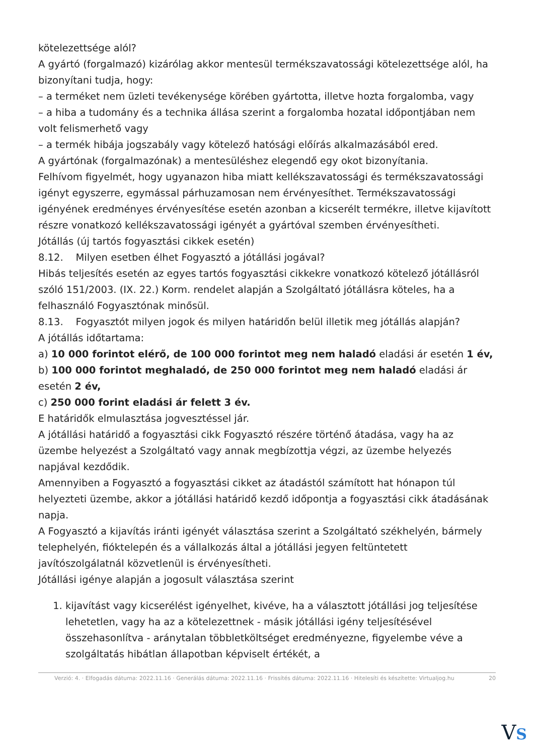kötelezettsége alól?
A gyártó (forgalmazó) kizárólag akkor mentesül termékszavatossági kötelezettsége alól, ha bizonyítani tudja, hogy:
– a terméket nem üzleti tevékenysége körében gyártotta, illetve hozta forgalomba, vagy
– a hiba a tudomány és a technika állása szerint a forgalomba hozatal időpontjában nem volt felismerhető vagy
– a termék hibája jogszabály vagy kötelező hatósági előírás alkalmazásából ered.
A gyártónak (forgalmazónak) a mentesüléshez elegendő egy okot bizonyítania.
Felhívom figyelmét, hogy ugyanazon hiba miatt kellékszavatossági és termékszavatossági igényt egyszerre, egymással párhuzamosan nem érvényesíthet. Termékszavatossági igényének eredményes érvényesítése esetén azonban a kicserélt termékre, illetve kijavított részre vonatkozó kellékszavatossági igényét a gyártóval szemben érvényesítheti.
Jótállás (új tartós fogyasztási cikkek esetén)
8.12. Milyen esetben élhet Fogyasztó a jótállási jogával?
Hibás teljesítés esetén az egyes tartós fogyasztási cikkekre vonatkozó kötelező jótállásról szóló 151/2003. (IX. 22.) Korm. rendelet alapján a Szolgáltató jótállásra köteles, ha a felhasználó Fogyasztónak minősül.
8.13. Fogyasztót milyen jogok és milyen határidőn belül illetik meg jótállás alapján?
A jótállás időtartama:
a) 10 000 forintot elérő, de 100 000 forintot meg nem haladó eladási ár esetén 1 év,
b) 100 000 forintot meghaladó, de 250 000 forintot meg nem haladó eladási ár esetén 2 év,
c) 250 000 forint eladási ár felett 3 év.
E határidők elmulasztása jogvesztéssel jár.
A jótállási határidő a fogyasztási cikk Fogyasztó részére történő átadása, vagy ha az üzembe helyezést a Szolgáltató vagy annak megbízottja végzi, az üzembe helyezés napjával kezdődik.
Amennyiben a Fogyasztó a fogyasztási cikket az átadástól számított hat hónapon túl helyezteti üzembe, akkor a jótállási határidő kezdő időpontja a fogyasztási cikk átadásának napja.
A Fogyasztó a kijavítás iránti igényét választása szerint a Szolgáltató székhelyén, bármely telephelyén, fióktelepén és a vállalkozás által a jótállási jegyen feltüntetett javítószolgálatnál közvetlenül is érvényesítheti.
Jótállási igénye alapján a jogosult választása szerint
1. kijavítást vagy kicserélést igényelhet, kivéve, ha a választott jótállási jog teljesítése lehetetlen, vagy ha az a kötelezettnek - másik jótállási igény teljesítésével összehasonlítva - aránytalan többletköltséget eredményezne, figyelembe véve a szolgáltatás hibátlan állapotban képviselt értékét, a
Verzió: 4. · Elfogadás dátuma: 2022.11.16 · Generálás dátuma: 2022.11.16 · Frissítés dátuma: 2022.11.16 · Hitelesíti és készítette: Virtualjog.hu 20
VS